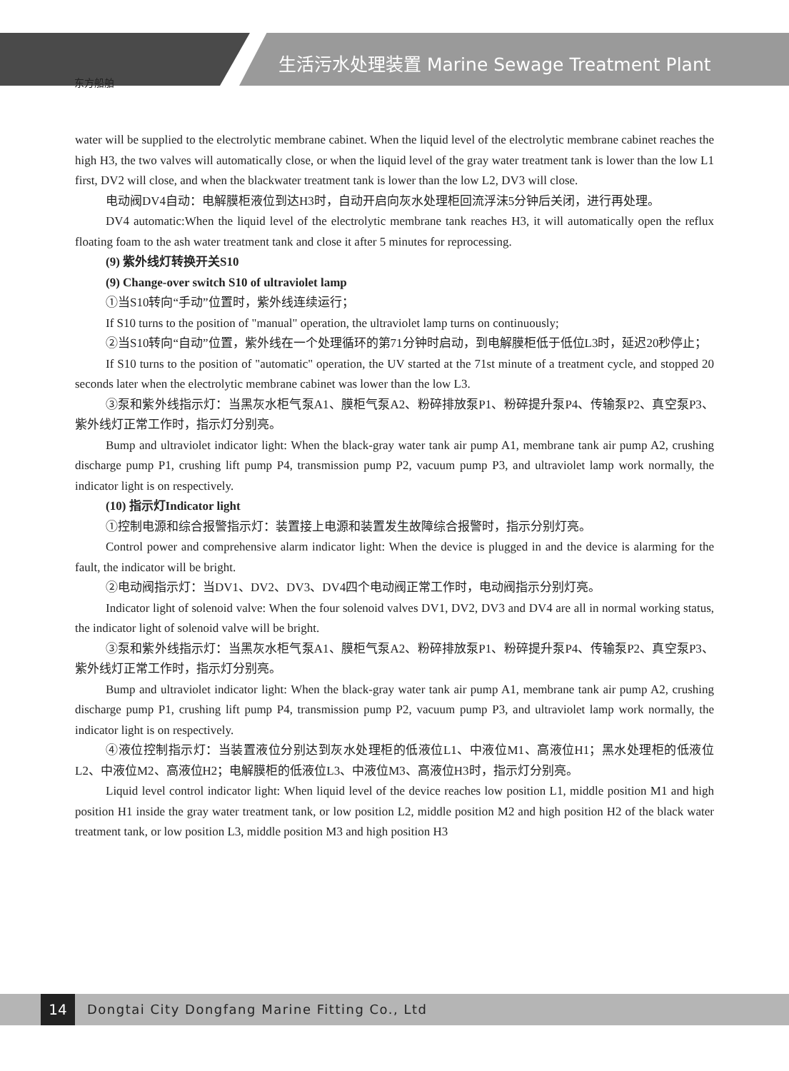东方船舶
生活污水处理装置 Marine Sewage Treatment Plant
water will be supplied to the electrolytic membrane cabinet. When the liquid level of the electrolytic membrane cabinet reaches the high H3, the two valves will automatically close, or when the liquid level of the gray water treatment tank is lower than the low L1 first, DV2 will close, and when the blackwater treatment tank is lower than the low L2, DV3 will close.
电动阀DV4自动：电解膜柜液位到达H3时，自动开启向灰水处理柜回流浮沫5分钟后关闭，进行再处理。
DV4 automatic:When the liquid level of the electrolytic membrane tank reaches H3, it will automatically open the reflux floating foam to the ash water treatment tank and close it after 5 minutes for reprocessing.
(9) 紫外线灯转换开关S10
(9) Change-over switch S10 of ultraviolet lamp
①当S10转向“手动”位置时，紫外线连续运行；
If S10 turns to the position of "manual" operation, the ultraviolet lamp turns on continuously;
②当S10转向“自动”位置，紫外线在一个处理循环的第71分钟时启动，到电解膜柜低于低位L3时，延迟20秒停止；
If S10 turns to the position of "automatic" operation, the UV started at the 71st minute of a treatment cycle, and stopped 20 seconds later when the electrolytic membrane cabinet was lower than the low L3.
③泵和紫外线指示灯：当黑灰水柜气泵A1、膜柜气泵A2、粉碎排放泵P1、粉碎提升泵P4、传输泵P2、真空泵P3、紫外线灯正常工作时，指示灯分别亮。
Bump and ultraviolet indicator light: When the black-gray water tank air pump A1, membrane tank air pump A2, crushing discharge pump P1, crushing lift pump P4, transmission pump P2, vacuum pump P3, and ultraviolet lamp work normally, the indicator light is on respectively.
(10) 指示灯Indicator light
①控制电源和综合报警指示灯：装置接上电源和装置发生故障综合报警时，指示分别灯亮。
Control power and comprehensive alarm indicator light: When the device is plugged in and the device is alarming for the fault, the indicator will be bright.
②电动阀指示灯：当DV1、DV2、DV3、DV4四个电动阀正常工作时，电动阀指示分别灯亮。
Indicator light of solenoid valve: When the four solenoid valves DV1, DV2, DV3 and DV4 are all in normal working status, the indicator light of solenoid valve will be bright.
③泵和紫外线指示灯：当黑灰水柜气泵A1、膜柜气泵A2、粉碎排放泵P1、粉碎提升泵P4、传输泵P2、真空泵P3、紫外线灯正常工作时，指示灯分别亮。
Bump and ultraviolet indicator light: When the black-gray water tank air pump A1, membrane tank air pump A2, crushing discharge pump P1, crushing lift pump P4, transmission pump P2, vacuum pump P3, and ultraviolet lamp work normally, the indicator light is on respectively.
④液位控制指示灯：当装置液位分别达到灰水处理柜的低液位L1、中液位M1、高液位H1；黑水处理柜的低液位L2、中液位M2、高液位H2；电解膜柜的低液位L3、中液位M3、高液位H3时，指示灯分别亮。
Liquid level control indicator light: When liquid level of the device reaches low position L1, middle position M1 and high position H1 inside the gray water treatment tank, or low position L2, middle position M2 and high position H2 of the black water treatment tank, or low position L3, middle position M3 and high position H3
14
Dongtai City Dongfang Marine Fitting Co., Ltd